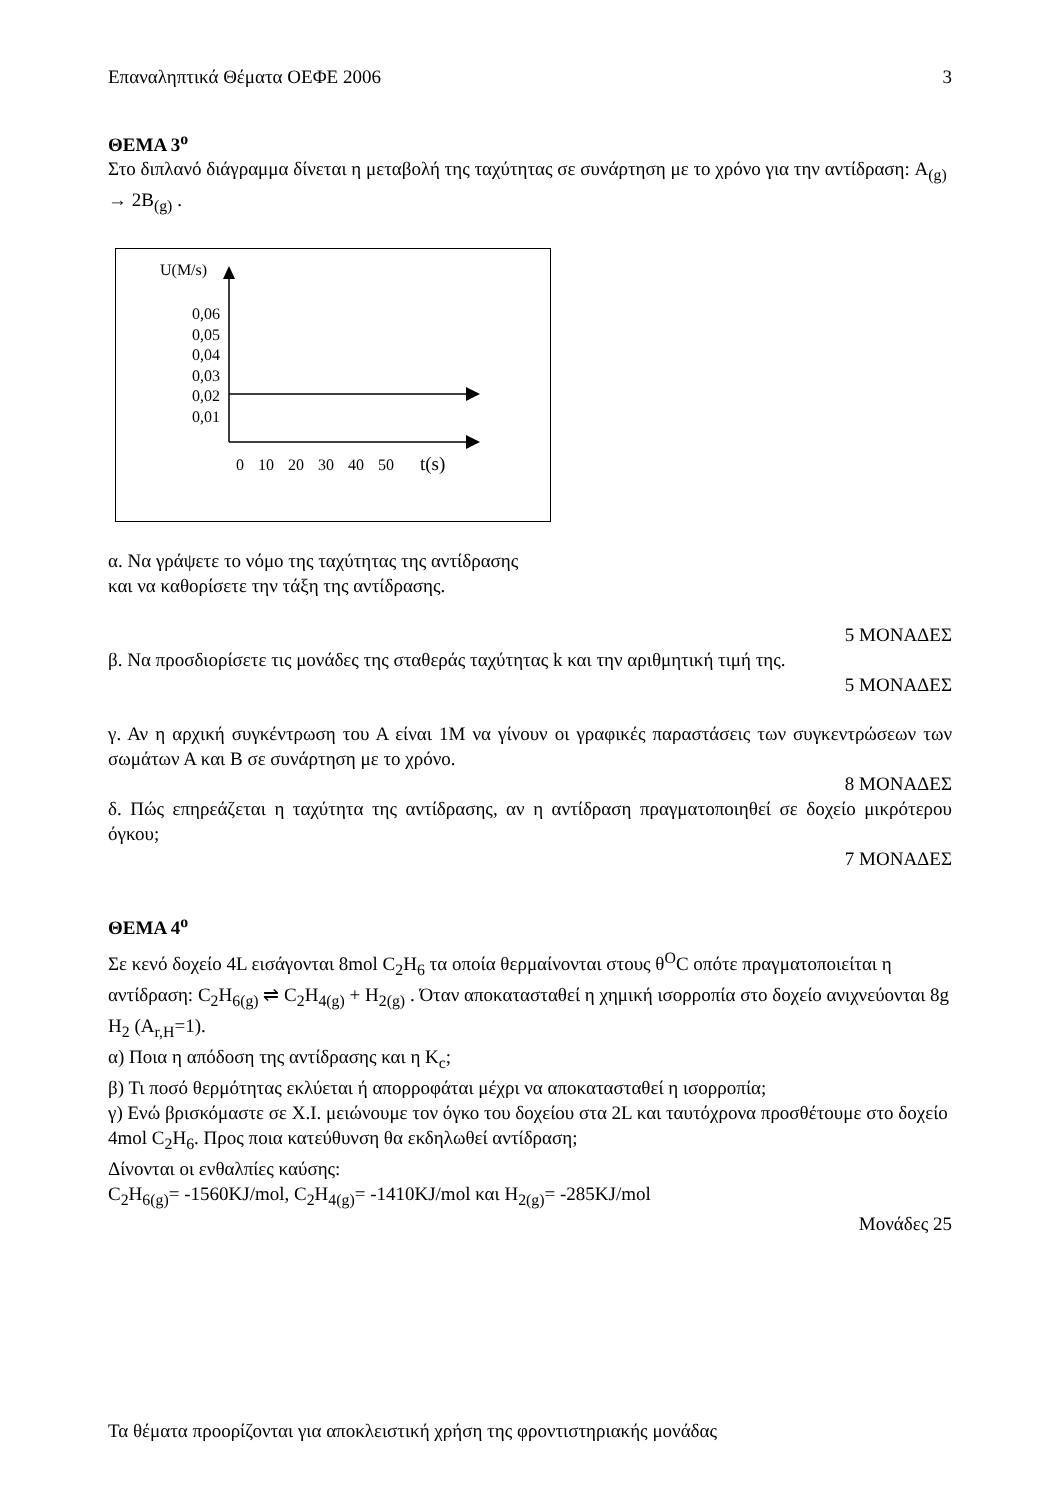Επαναληπτικά Θέματα ΟΕΦΕ 2006 3
ΘΕΜΑ 3<sup>ο</sup>
Στο διπλανό διάγραμμα δίνεται η μεταβολή της ταχύτητας σε συνάρτηση με το χρόνο για την αντίδραση: A<sub>(g)</sub> → 2B<sub>(g)</sub> .
U(M/s)
0,06
0,05
0,04
0,03
0,02
0,01
0 10 20 30 40 50 t(s)
α. Να γράψετε το νόμο της ταχύτητας της αντίδρασης
και να καθορίσετε την τάξη της αντίδρασης.
5 ΜΟΝΑΔΕΣ
β. Να προσδιορίσετε τις μονάδες της σταθεράς ταχύτητας k και την αριθμητική τιμή της.
5 ΜΟΝΑΔΕΣ
γ. Αν η αρχική συγκέντρωση του Α είναι 1Μ να γίνουν οι γραφικές παραστάσεις των συγκεντρώσεων των σωμάτων Α και Β σε συνάρτηση με το χρόνο.
8 ΜΟΝΑΔΕΣ
δ. Πώς επηρεάζεται η ταχύτητα της αντίδρασης, αν η αντίδραση πραγματοποιηθεί σε δοχείο μικρότερου όγκου;
7 ΜΟΝΑΔΕΣ
ΘΕΜΑ 4<sup>ο</sup>
Σε κενό δοχείο 4L εισάγονται 8mol C<sub>2</sub>H<sub>6</sub> τα οποία θερμαίνονται στους θ<sup>O</sup>C οπότε πραγματοποιείται η αντίδραση: C<sub>2</sub>H<sub>6(g)</sub> ⇌ C<sub>2</sub>H<sub>4(g)</sub> + H<sub>2(g)</sub> . Όταν αποκατασταθεί η χημική ισορροπία στο δοχείο ανιχνεύονται 8g H<sub>2</sub> (A<sub>r,H</sub>=1).
α) Ποια η απόδοση της αντίδρασης και η K<sub>c</sub>;
β) Τι ποσό θερμότητας εκλύεται ή απορροφάται μέχρι να αποκατασταθεί η ισορροπία;
γ) Ενώ βρισκόμαστε σε Χ.Ι. μειώνουμε τον όγκο του δοχείου στα 2L και ταυτόχρονα προσθέτουμε στο δοχείο 4mol C<sub>2</sub>H<sub>6</sub>. Προς ποια κατεύθυνση θα εκδηλωθεί αντίδραση;
Δίνονται οι ενθαλπίες καύσης:
C<sub>2</sub>H<sub>6(g)</sub>= -1560KJ/mol, C<sub>2</sub>H<sub>4(g)</sub>= -1410KJ/mol και H<sub>2(g)</sub>= -285KJ/mol
Μονάδες 25
Τα θέματα προορίζονται για αποκλειστική χρήση της φροντιστηριακής μονάδας